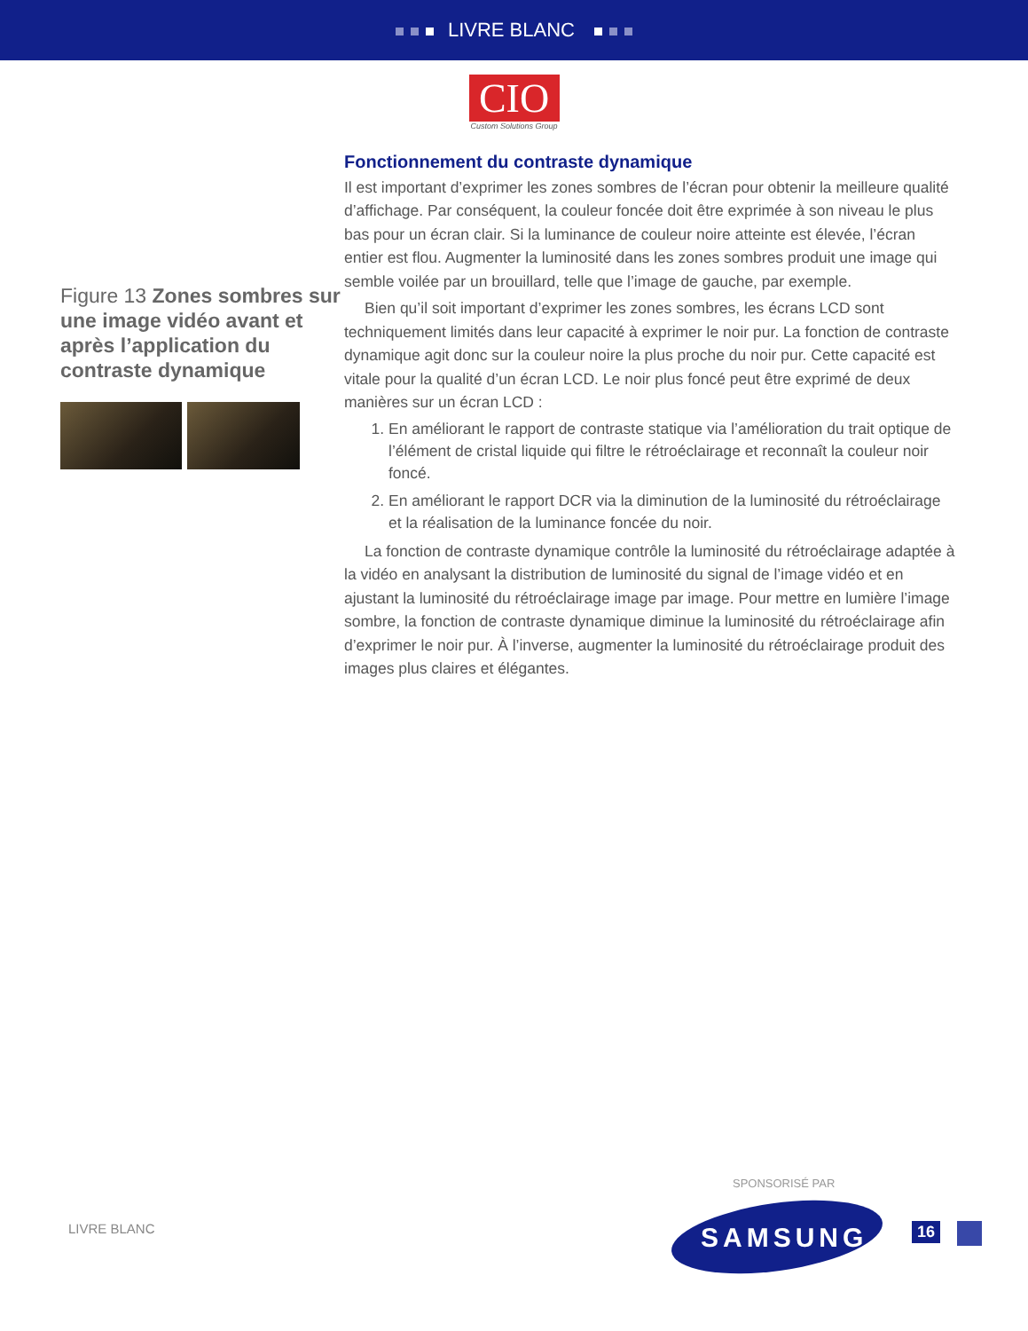LIVRE BLANC
CIO
Custom Solutions Group
Figure 13 Zones sombres sur une image vidéo avant et après l’application du contraste dynamique
Fonctionnement du contraste dynamique
Il est important d’exprimer les zones sombres de l’écran pour obtenir la meilleure qualité d’affichage. Par conséquent, la couleur foncée doit être exprimée à son niveau le plus bas pour un écran clair. Si la luminance de couleur noire atteinte est élevée, l’écran entier est flou. Augmenter la luminosité dans les zones sombres produit une image qui semble voilée par un brouillard, telle que l’image de gauche, par exemple.
Bien qu’il soit important d’exprimer les zones sombres, les écrans LCD sont techniquement limités dans leur capacité à exprimer le noir pur. La fonction de contraste dynamique agit donc sur la couleur noire la plus proche du noir pur. Cette capacité est vitale pour la qualité d’un écran LCD. Le noir plus foncé peut être exprimé de deux manières sur un écran LCD :
1. En améliorant le rapport de contraste statique via l’amélioration du trait optique de l’élément de cristal liquide qui filtre le rétroéclairage et reconnaît la couleur noir foncé.
2. En améliorant le rapport DCR via la diminution de la luminosité du rétroéclairage et la réalisation de la luminance foncée du noir.
La fonction de contraste dynamique contrôle la luminosité du rétroéclairage adaptée à la vidéo en analysant la distribution de luminosité du signal de l’image vidéo et en ajustant la luminosité du rétroéclairage image par image. Pour mettre en lumière l’image sombre, la fonction de contraste dynamique diminue la luminosité du rétroéclairage afin d’exprimer le noir pur. À l’inverse, augmenter la luminosité du rétroéclairage produit des images plus claires et élégantes.
SPONSORISÉ PAR
LIVRE BLANC SAMSUNG 16